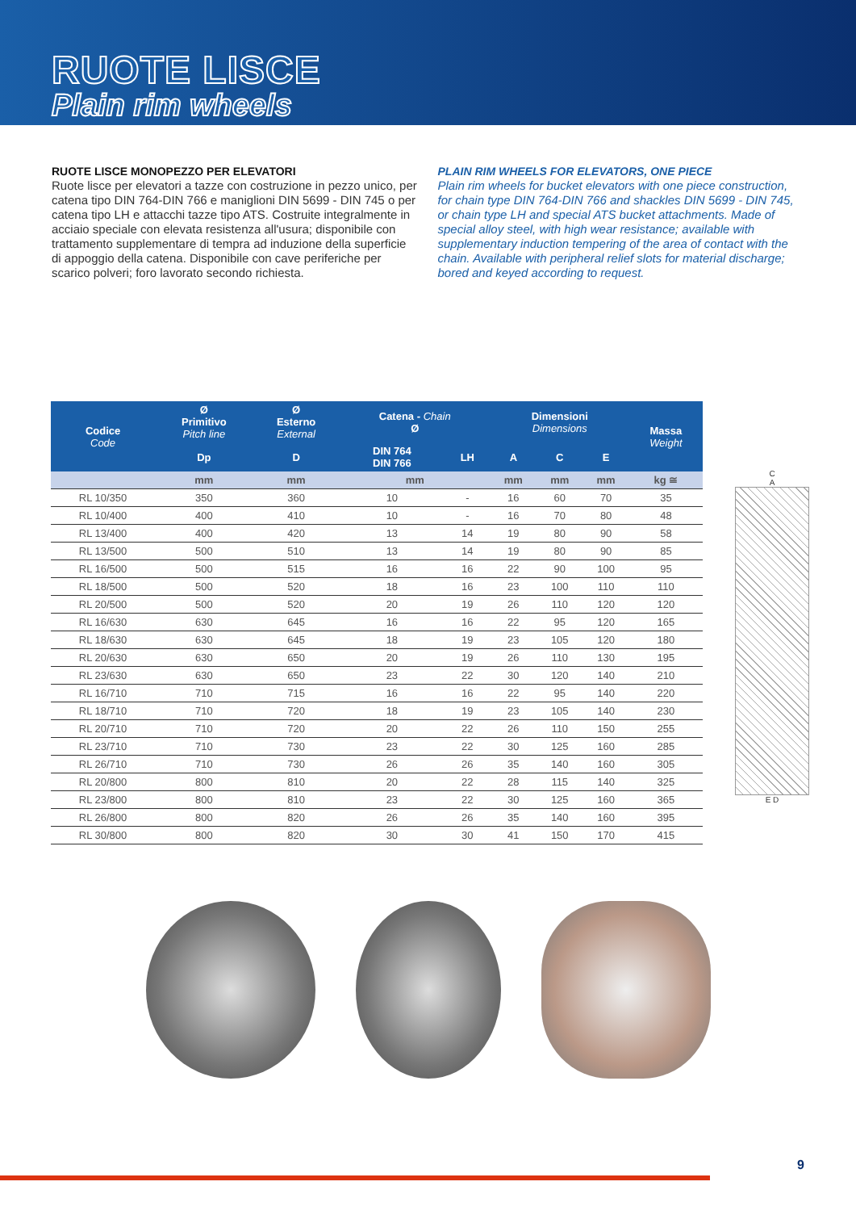RUOTE LISCE
Plain rim wheels
RUOTE LISCE MONOPEZZO PER ELEVATORI
Ruote lisce per elevatori a tazze con costruzione in pezzo unico, per catena tipo DIN 764-DIN 766 e maniglioni DIN 5699 - DIN 745 o per catena tipo LH e attacchi tazze tipo ATS. Costruite integralmente in acciaio speciale con elevata resistenza all'usura; disponibile con trattamento supplementare di tempra ad induzione della superficie di appoggio della catena. Disponibile con cave periferiche per scarico polveri; foro lavorato secondo richiesta.
PLAIN RIM WHEELS FOR ELEVATORS, ONE PIECE
Plain rim wheels for bucket elevators with one piece construction, for chain type DIN 764-DIN 766 and shackles DIN 5699 - DIN 745, or chain type LH and special ATS bucket attachments. Made of special alloy steel, with high wear resistance; available with supplementary induction tempering of the area of contact with the chain. Available with peripheral relief slots for material discharge; bored and keyed according to request.
| Codice Code | Ø Primitivo Pitch line | Ø Esterno External | Catena - Chain Ø | | Dimensioni Dimensions | | | Massa Weight |
| --- | --- | --- | --- | --- | --- | --- | --- | --- |
| | Dp | D | DIN 764 DIN 766 | LH | A | C | E | |
| | mm | mm | mm | | mm | mm | mm | kg ≅ |
| RL 10/350 | 350 | 360 | 10 | - | 16 | 60 | 70 | 35 |
| RL 10/400 | 400 | 410 | 10 | - | 16 | 70 | 80 | 48 |
| RL 13/400 | 400 | 420 | 13 | 14 | 19 | 80 | 90 | 58 |
| RL 13/500 | 500 | 510 | 13 | 14 | 19 | 80 | 90 | 85 |
| RL 16/500 | 500 | 515 | 16 | 16 | 22 | 90 | 100 | 95 |
| RL 18/500 | 500 | 520 | 18 | 16 | 23 | 100 | 110 | 110 |
| RL 20/500 | 500 | 520 | 20 | 19 | 26 | 110 | 120 | 120 |
| RL 16/630 | 630 | 645 | 16 | 16 | 22 | 95 | 120 | 165 |
| RL 18/630 | 630 | 645 | 18 | 19 | 23 | 105 | 120 | 180 |
| RL 20/630 | 630 | 650 | 20 | 19 | 26 | 110 | 130 | 195 |
| RL 23/630 | 630 | 650 | 23 | 22 | 30 | 120 | 140 | 210 |
| RL 16/710 | 710 | 715 | 16 | 16 | 22 | 95 | 140 | 220 |
| RL 18/710 | 710 | 720 | 18 | 19 | 23 | 105 | 140 | 230 |
| RL 20/710 | 710 | 720 | 20 | 22 | 26 | 110 | 150 | 255 |
| RL 23/710 | 710 | 730 | 23 | 22 | 30 | 125 | 160 | 285 |
| RL 26/710 | 710 | 730 | 26 | 26 | 35 | 140 | 160 | 305 |
| RL 20/800 | 800 | 810 | 20 | 22 | 28 | 115 | 140 | 325 |
| RL 23/800 | 800 | 810 | 23 | 22 | 30 | 125 | 160 | 365 |
| RL 26/800 | 800 | 820 | 26 | 26 | 35 | 140 | 160 | 395 |
| RL 30/800 | 800 | 820 | 30 | 30 | 41 | 150 | 170 | 415 |
C
A
E D
9